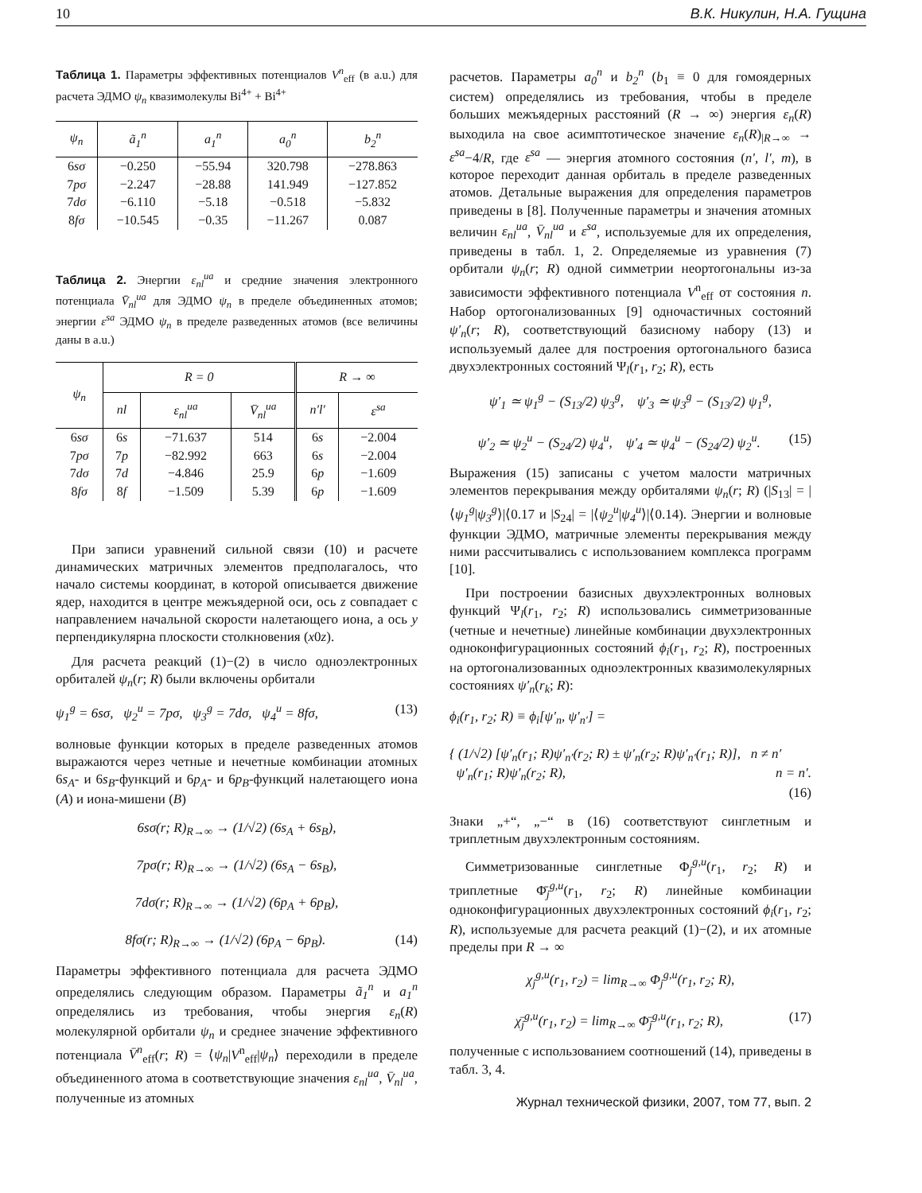10 В.К. Никулин, Н.А. Гущина
Таблица 1. Параметры эффективных потенциалов V<sup>n</sup><sub>eff</sub> (в a.u.) для расчета ЭДМО ψ<sub>n</sub> квазимолекулы Bi<sup>4+</sup> + Bi<sup>4+</sup>
| ψ<sub>n</sub> | ã<sub>1</sub><sup>n</sup> | a<sub>1</sub><sup>n</sup> | a<sub>0</sub><sup>n</sup> | b<sub>2</sub><sup>n</sup> |
| --- | --- | --- | --- | --- |
| 6 sσ | −0.250 | −55.94 | 320.798 | −278.863 |
| 7 pσ | −2.247 | −28.88 | 141.949 | −127.852 |
| 7 dσ | −6.110 | −5.18 | −0.518 | −5.832 |
| 8 fσ | −10.545 | −0.35 | −11.267 | 0.087 |
Таблица 2. Энергии ε<sub>nl</sub><sup>ua</sup> и средние значения электронного потенциала V̄<sub>nl</sub><sup>ua</sup> для ЭДМО ψ<sub>n</sub> в пределе объединенных атомов; энергии ε<sup>sa</sup> ЭДМО ψ<sub>n</sub> в пределе разведенных атомов (все величины даны в a.u.)
| ψ<sub>n</sub> | R = 0 | | | R → ∞ | |
| --- | --- | --- | --- | --- | --- |
| | nl | ε<sub>nl</sub><sup>ua</sup> | V̄<sub>nl</sub><sup>ua</sup> | n′l′ | ε<sup>sa</sup> |
| 6 sσ | 6 s | −71.637 | 514 | 6 s | −2.004 |
| 7 pσ | 7 p | −82.992 | 663 | 6 s | −2.004 |
| 7 dσ | 7 d | −4.846 | 25.9 | 6 p | −1.609 |
| 8 fσ | 8 f | −1.509 | 5.39 | 6 p | −1.609 |
При записи уравнений сильной связи (10) и расчете динамических матричных элементов предполагалось, что начало системы координат, в которой описывается движение ядер, находится в центре межъядерной оси, ось z совпадает с направлением начальной скорости налетающего иона, а ось y перпендикулярна плоскости столкновения (x0z).
Для расчета реакций (1)−(2) в число одноэлектронных орбиталей ψ<sub>n</sub>(r; R) были включены орбитали
ψ<sub>1</sub><sup>g</sup> = 6sσ, ψ<sub>2</sub><sup>u</sup> = 7pσ, ψ<sub>3</sub><sup>g</sup> = 7dσ, ψ<sub>4</sub><sup>u</sup> = 8fσ, (13)
волновые функции которых в пределе разведенных атомов выражаются через четные и нечетные комбинации атомных 6s<sub>A</sub>- и 6s<sub>B</sub>-функций и 6p<sub>A</sub>- и 6p<sub>B</sub>-функций налетающего иона (A) и иона-мишени (B)
6sσ(r; R)<sub>R→∞</sub> → (1/√2) (6s<sub>A</sub> + 6s<sub>B</sub>),
7pσ(r; R)<sub>R→∞</sub> → (1/√2) (6s<sub>A</sub> − 6s<sub>B</sub>),
7dσ(r; R)<sub>R→∞</sub> → (1/√2) (6p<sub>A</sub> + 6p<sub>B</sub>),
8fσ(r; R)<sub>R→∞</sub> → (1/√2) (6p<sub>A</sub> − 6p<sub>B</sub>). (14)
Параметры эффективного потенциала для расчета ЭДМО определялись следующим образом. Параметры ã<sub>1</sub><sup>n</sup> и a<sub>1</sub><sup>n</sup> определялись из требования, чтобы энергия ε<sub>n</sub>(R) молекулярной орбитали ψ<sub>n</sub> и среднее значение эффективного потенциала V̄<sup>n</sup><sub>eff</sub>(r; R) = ⟨ψ<sub>n</sub>|V<sup>n</sup><sub>eff</sub>|ψ<sub>n</sub>⟩ переходили в пределе объединенного атома в соответствующие значения ε<sub>nl</sub><sup>ua</sup>, V̄<sub>nl</sub><sup>ua</sup>, полученные из атомных
расчетов. Параметры a<sub>0</sub><sup>n</sup> и b<sub>2</sub><sup>n</sup> (b<sub>1</sub> ≡ 0 для гомоядерных систем) определялись из требования, чтобы в пределе больших межъядерных расстояний (R → ∞) энергия ε<sub>n</sub>(R) выходила на свое асимптотическое значение ε<sub>n</sub>(R)<sub>|R→∞</sub> → ε<sup>sa</sup>−4/R, где ε<sup>sa</sup> — энергия атомного состояния (n′, l′, m), в которое переходит данная орбиталь в пределе разведенных атомов. Детальные выражения для определения параметров приведены в [8]. Полученные параметры и значения атомных величин ε<sub>nl</sub><sup>ua</sup>, V̄<sub>nl</sub><sup>ua</sup> и ε<sup>sa</sup>, используемые для их определения, приведены в табл. 1, 2. Определяемые из уравнения (7) орбитали ψ<sub>n</sub>(r; R) одной симметрии неортогональны из-за зависимости эффективного потенциала V<sup>n</sup><sub>eff</sub> от состояния n. Набор ортогонализованных [9] одночастичных состояний ψ′<sub>n</sub>(r; R), соответствующий базисному набору (13) и используемый далее для построения ортогонального базиса двухэлектронных состояний Ψ<sub>l</sub>(r<sub>1</sub>, r<sub>2</sub>; R), есть
ψ′<sub>1</sub> ≃ ψ<sub>1</sub><sup>g</sup> − (S<sub>13</sub>/2) ψ<sub>3</sub><sup>g</sup>, ψ′<sub>3</sub> ≃ ψ<sub>3</sub><sup>g</sup> − (S<sub>13</sub>/2) ψ<sub>1</sub><sup>g</sup>,
ψ′<sub>2</sub> ≃ ψ<sub>2</sub><sup>u</sup> − (S<sub>24</sub>/2) ψ<sub>4</sub><sup>u</sup>, ψ′<sub>4</sub> ≃ ψ<sub>4</sub><sup>u</sup> − (S<sub>24</sub>/2) ψ<sub>2</sub><sup>u</sup>. (15)
Выражения (15) записаны с учетом малости матричных элементов перекрывания между орбиталями ψ<sub>n</sub>(r; R) (|S<sub>13</sub>| = |⟨ψ<sub>1</sub><sup>g</sup>|ψ<sub>3</sub><sup>g</sup>⟩|⟨0.17 и |S<sub>24</sub>| = |⟨ψ<sub>2</sub><sup>u</sup>|ψ<sub>4</sub><sup>u</sup>⟩|⟨0.14). Энергии и волновые функции ЭДМО, матричные элементы перекрывания между ними рассчитывались с использованием комплекса программ [10].
При построении базисных двухэлектронных волновых функций Ψ<sub>l</sub>(r<sub>1</sub>, r<sub>2</sub>; R) использовались симметризованные (четные и нечетные) линейные комбинации двухэлектронных одноконфигурационных состояний ϕ<sub>i</sub>(r<sub>1</sub>, r<sub>2</sub>; R), построенных на ортогонализованных одноэлектронных квазимолекулярных состояниях ψ′<sub>n</sub>(r<sub>k</sub>; R):
ϕ<sub>i</sub>(r<sub>1</sub>, r<sub>2</sub>; R) ≡ ϕ<sub>i</sub>[ψ′<sub>n</sub>, ψ′<sub>n′</sub>] =
{ (1/√2) [ψ′<sub>n</sub>(r<sub>1</sub>; R)ψ′<sub>n′</sub>(r<sub>2</sub>; R) ± ψ′<sub>n</sub>(r<sub>2</sub>; R)ψ′<sub>n′</sub>(r<sub>1</sub>; R)], n ≠ n′
ψ′<sub>n</sub>(r<sub>1</sub>; R)ψ′<sub>n</sub>(r<sub>2</sub>; R), n = n′.
(16)
Знаки „+“, „−“ в (16) соответствуют синглетным и триплетным двухэлектронным состояниям.
Симметризованные синглетные Φ<sub>j</sub><sup>g,u</sup>(r<sub>1</sub>, r<sub>2</sub>; R) и триплетные Φ̄<sub>j</sub><sup>g,u</sup>(r<sub>1</sub>, r<sub>2</sub>; R) линейные комбинации одноконфигурационных двухэлектронных состояний ϕ<sub>i</sub>(r<sub>1</sub>, r<sub>2</sub>; R), используемые для расчета реакций (1)−(2), и их атомные пределы при R → ∞
χ<sub>j</sub><sup>g,u</sup>(r<sub>1</sub>, r<sub>2</sub>) = lim<sub>R→∞</sub> Φ<sub>j</sub><sup>g,u</sup>(r<sub>1</sub>, r<sub>2</sub>; R),
χ̄<sub>j</sub><sup>g,u</sup>(r<sub>1</sub>, r<sub>2</sub>) = lim<sub>R→∞</sub> Φ̄<sub>j</sub><sup>g,u</sup>(r<sub>1</sub>, r<sub>2</sub>; R), (17)
полученные с использованием соотношений (14), приведены в табл. 3, 4.
Журнал технической физики, 2007, том 77, вып. 2